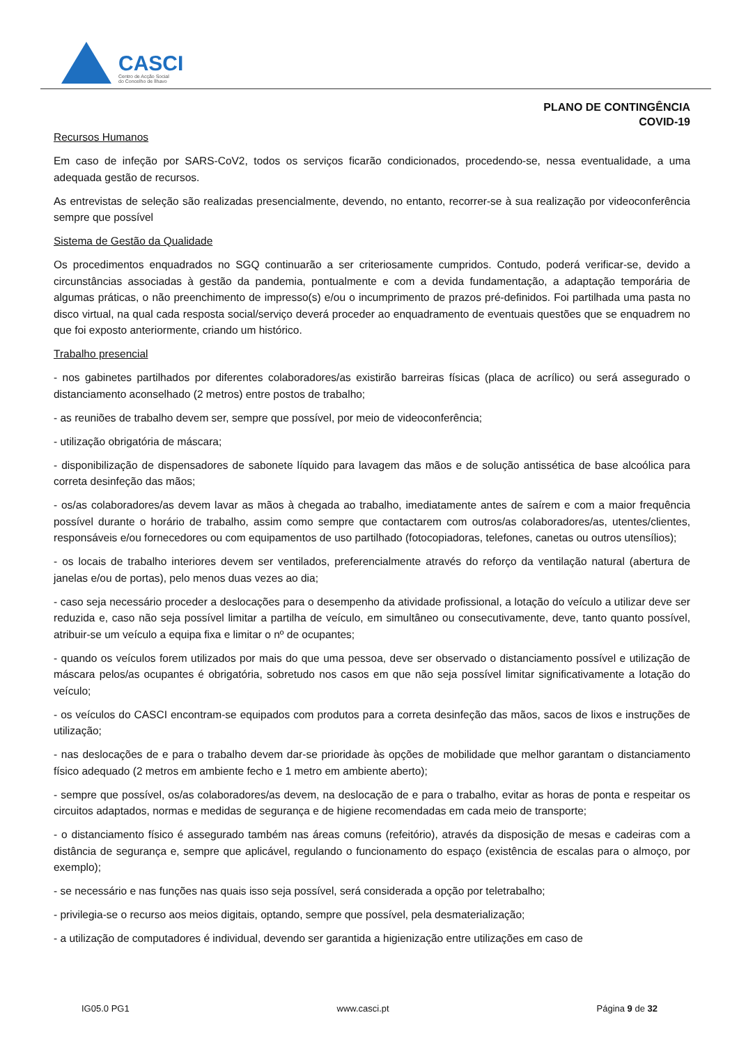CASCI
Centro de Acção Social
do Concelho de Ílhavo
PLANO DE CONTINGÊNCIA
COVID-19
Recursos Humanos
Em caso de infeção por SARS-CoV2, todos os serviços ficarão condicionados, procedendo-se, nessa eventualidade, a uma adequada gestão de recursos.
As entrevistas de seleção são realizadas presencialmente, devendo, no entanto, recorrer-se à sua realização por videoconferência sempre que possível
Sistema de Gestão da Qualidade
Os procedimentos enquadrados no SGQ continuarão a ser criteriosamente cumpridos. Contudo, poderá verificar-se, devido a circunstâncias associadas à gestão da pandemia, pontualmente e com a devida fundamentação, a adaptação temporária de algumas práticas, o não preenchimento de impresso(s) e/ou o incumprimento de prazos pré-definidos. Foi partilhada uma pasta no disco virtual, na qual cada resposta social/serviço deverá proceder ao enquadramento de eventuais questões que se enquadrem no que foi exposto anteriormente, criando um histórico.
Trabalho presencial
- nos gabinetes partilhados por diferentes colaboradores/as existirão barreiras físicas (placa de acrílico) ou será assegurado o distanciamento aconselhado (2 metros) entre postos de trabalho;
- as reuniões de trabalho devem ser, sempre que possível, por meio de videoconferência;
- utilização obrigatória de máscara;
- disponibilização de dispensadores de sabonete líquido para lavagem das mãos e de solução antissética de base alcoólica para correta desinfeção das mãos;
- os/as colaboradores/as devem lavar as mãos à chegada ao trabalho, imediatamente antes de saírem e com a maior frequência possível durante o horário de trabalho, assim como sempre que contactarem com outros/as colaboradores/as, utentes/clientes, responsáveis e/ou fornecedores ou com equipamentos de uso partilhado (fotocopiadoras, telefones, canetas ou outros utensílios);
- os locais de trabalho interiores devem ser ventilados, preferencialmente através do reforço da ventilação natural (abertura de janelas e/ou de portas), pelo menos duas vezes ao dia;
- caso seja necessário proceder a deslocações para o desempenho da atividade profissional, a lotação do veículo a utilizar deve ser reduzida e, caso não seja possível limitar a partilha de veículo, em simultâneo ou consecutivamente, deve, tanto quanto possível, atribuir-se um veículo a equipa fixa e limitar o nº de ocupantes;
- quando os veículos forem utilizados por mais do que uma pessoa, deve ser observado o distanciamento possível e utilização de máscara pelos/as ocupantes é obrigatória, sobretudo nos casos em que não seja possível limitar significativamente a lotação do veículo;
- os veículos do CASCI encontram-se equipados com produtos para a correta desinfeção das mãos, sacos de lixos e instruções de utilização;
- nas deslocações de e para o trabalho devem dar-se prioridade às opções de mobilidade que melhor garantam o distanciamento físico adequado (2 metros em ambiente fecho e 1 metro em ambiente aberto);
- sempre que possível, os/as colaboradores/as devem, na deslocação de e para o trabalho, evitar as horas de ponta e respeitar os circuitos adaptados, normas e medidas de segurança e de higiene recomendadas em cada meio de transporte;
- o distanciamento físico é assegurado também nas áreas comuns (refeitório), através da disposição de mesas e cadeiras com a distância de segurança e, sempre que aplicável, regulando o funcionamento do espaço (existência de escalas para o almoço, por exemplo);
- se necessário e nas funções nas quais isso seja possível, será considerada a opção por teletrabalho;
- privilegia-se o recurso aos meios digitais, optando, sempre que possível, pela desmaterialização;
- a utilização de computadores é individual, devendo ser garantida a higienização entre utilizações em caso de
IG05.0 PG1 www.casci.pt Página 9 de 32